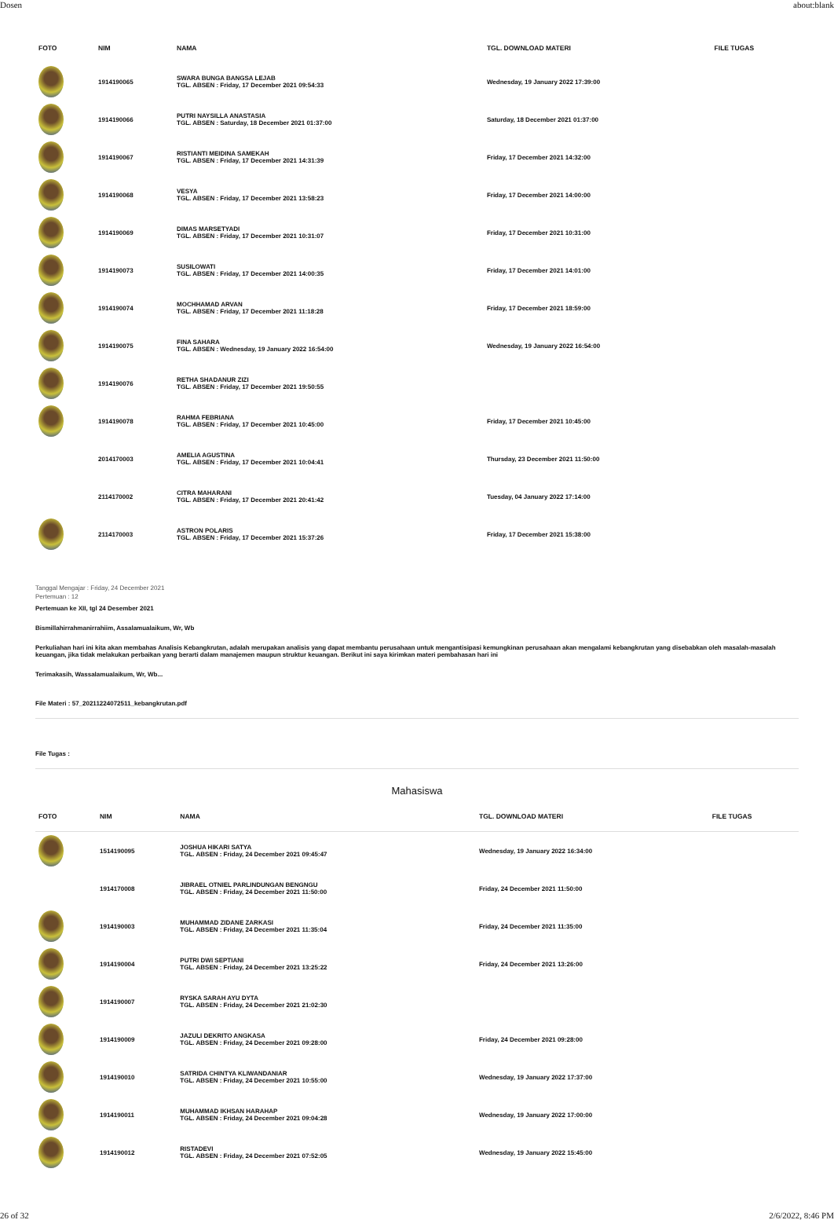Dosen about:blank
| FOTO | NIM | NAMA | TGL. DOWNLOAD MATERI | FILE TUGAS |
| --- | --- | --- | --- | --- |
| | 1914190065 | SWARA BUNGA BANGSA LEJAB TGL. ABSEN : Friday, 17 December 2021 09:54:33 | Wednesday, 19 January 2022 17:39:00 | |
| | 1914190066 | PUTRI NAYSILLA ANASTASIA TGL. ABSEN : Saturday, 18 December 2021 01:37:00 | Saturday, 18 December 2021 01:37:00 | |
| | 1914190067 | RISTIANTI MEIDINA SAMEKAH TGL. ABSEN : Friday, 17 December 2021 14:31:39 | Friday, 17 December 2021 14:32:00 | |
| | 1914190068 | VESYA TGL. ABSEN : Friday, 17 December 2021 13:58:23 | Friday, 17 December 2021 14:00:00 | |
| | 1914190069 | DIMAS MARSETYADI TGL. ABSEN : Friday, 17 December 2021 10:31:07 | Friday, 17 December 2021 10:31:00 | |
| | 1914190073 | SUSILOWATI TGL. ABSEN : Friday, 17 December 2021 14:00:35 | Friday, 17 December 2021 14:01:00 | |
| | 1914190074 | MOCHHAMAD ARVAN TGL. ABSEN : Friday, 17 December 2021 11:18:28 | Friday, 17 December 2021 18:59:00 | |
| | 1914190075 | FINA SAHARA TGL. ABSEN : Wednesday, 19 January 2022 16:54:00 | Wednesday, 19 January 2022 16:54:00 | |
| | 1914190076 | RETHA SHADANUR ZIZI TGL. ABSEN : Friday, 17 December 2021 19:50:55 | | |
| | 1914190078 | RAHMA FEBRIANA TGL. ABSEN : Friday, 17 December 2021 10:45:00 | Friday, 17 December 2021 10:45:00 | |
| | 2014170003 | AMELIA AGUSTINA TGL. ABSEN : Friday, 17 December 2021 10:04:41 | Thursday, 23 December 2021 11:50:00 | |
| | 2114170002 | CITRA MAHARANI TGL. ABSEN : Friday, 17 December 2021 20:41:42 | Tuesday, 04 January 2022 17:14:00 | |
| | 2114170003 | ASTRON POLARIS TGL. ABSEN : Friday, 17 December 2021 15:37:26 | Friday, 17 December 2021 15:38:00 | |
Tanggal Mengajar : Friday, 24 December 2021
Pertemuan : 12
Pertemuan ke XII, tgl 24 Desember 2021
Bismillahirrahmanirrahiim, Assalamualaikum, Wr, Wb
Perkuliahan hari ini kita akan membahas Analisis Kebangkrutan, adalah merupakan analisis yang dapat membantu perusahaan untuk mengantisipasi kemungkinan perusahaan akan mengalami kebangkrutan yang disebabkan oleh masalah-masalah keuangan, jika tidak melakukan perbaikan yang berarti dalam manajemen maupun struktur keuangan. Berikut ini saya kirimkan materi pembahasan hari ini
Terimakasih, Wassalamualaikum, Wr, Wb...
File Materi : 57_20211224072511_kebangkrutan.pdf
File Tugas :
Mahasiswa
| FOTO | NIM | NAMA | TGL. DOWNLOAD MATERI | FILE TUGAS |
| --- | --- | --- | --- | --- |
| | 1514190095 | JOSHUA HIKARI SATYA TGL. ABSEN : Friday, 24 December 2021 09:45:47 | Wednesday, 19 January 2022 16:34:00 | |
| | 1914170008 | JIBRAEL OTNIEL PARLINDUNGAN BENGNGU TGL. ABSEN : Friday, 24 December 2021 11:50:00 | Friday, 24 December 2021 11:50:00 | |
| | 1914190003 | MUHAMMAD ZIDANE ZARKASI TGL. ABSEN : Friday, 24 December 2021 11:35:04 | Friday, 24 December 2021 11:35:00 | |
| | 1914190004 | PUTRI DWI SEPTIANI TGL. ABSEN : Friday, 24 December 2021 13:25:22 | Friday, 24 December 2021 13:26:00 | |
| | 1914190007 | RYSKA SARAH AYU DYTA TGL. ABSEN : Friday, 24 December 2021 21:02:30 | | |
| | 1914190009 | JAZULI DEKRITO ANGKASA TGL. ABSEN : Friday, 24 December 2021 09:28:00 | Friday, 24 December 2021 09:28:00 | |
| | 1914190010 | SATRIDA CHINTYA KLIWANDANIAR TGL. ABSEN : Friday, 24 December 2021 10:55:00 | Wednesday, 19 January 2022 17:37:00 | |
| | 1914190011 | MUHAMMAD IKHSAN HARAHAP TGL. ABSEN : Friday, 24 December 2021 09:04:28 | Wednesday, 19 January 2022 17:00:00 | |
| | 1914190012 | RISTADEVI TGL. ABSEN : Friday, 24 December 2021 07:52:05 | Wednesday, 19 January 2022 15:45:00 | |
26 of 32 2/6/2022, 8:46 PM